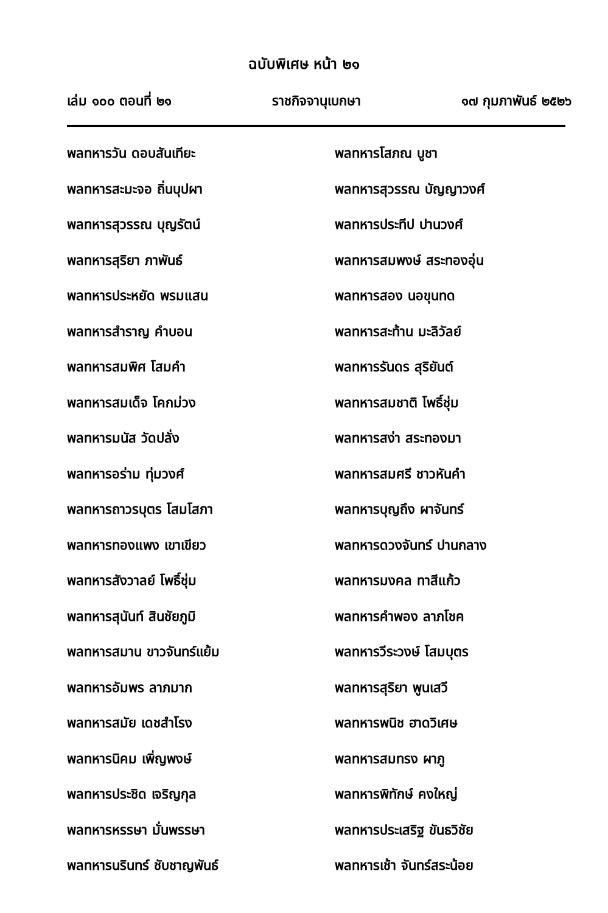ฉบับพิเศษ หน้า ๒๑
เล่ม ๑๐๐ ตอนที่ ๒๑ ราชกิจจานุเบกษา ๑๗ กุมภาพันธ์ ๒๕๒๖
พลทหารวัน ดอบสันเทียะ
พลทหารสะมะจอ ถิ่นบุปผา
พลทหารสุวรรณ บุญรัตน์
พลทหารสุริยา ภาพันธ์
พลทหารประหยัด พรมแสน
พลทหารสำราญ คำบอน
พลทหารสมพิศ โสมคำ
พลทหารสมเด็จ โคกม่วง
พลทหารมนัส วัดปลั่ง
พลทหารอร่าม ทุ่มวงศ์
พลทหารถาวรบุตร โสมโสภา
พลทหารทองแพง เขาเขียว
พลทหารสังวาลย์ โพธิ์ชุ่ม
พลทหารสุนันท์ สินชัยภูมิ
พลทหารสมาน ขาวจันทร์แย้ม
พลทหารอัมพร ลาภมาก
พลทหารสมัย เดชสำโรง
พลทหารนิคม เพิ่ญพงษ์
พลทหารประชิด เจริญกุล
พลทหารหรรษา มั่นพรรษา
พลทหารนรินทร์ ชับชาญพันธ์
พลทหารโสภณ บูชา
พลทหารสุวรรณ บัญญาวงศ์
พลทหารประทีป ปานวงศ์
พลทหารสมพงษ์ สระทองอุ่น
พลทหารสอง นอขุนทด
พลทหารสะท้าน มะลิวัลย์
พลทหารรันดร สุริยันต์
พลทหารสมชาติ โพธิ์ชุ่ม
พลทหารสง่า สระทองมา
พลทหารสมศรี ชาวหันคำ
พลทหารบุญถึง ผาจันทร์
พลทหารดวงจันทร์ ปานกลาง
พลทหารมงคล ทาสีแก้ว
พลทหารคำพอง ลาภโชค
พลทหารวีระวงษ์ โสมบุตร
พลทหารสุริยา พูนเสวี
พลทหารพนิช ฮาดวิเศษ
พลทหารสมทรง ผาภู
พลทหารพิทักษ์ คงใหญ่
พลทหารประเสริฐ ขันธวิชัย
พลทหารเช้า จันทร์สระน้อย